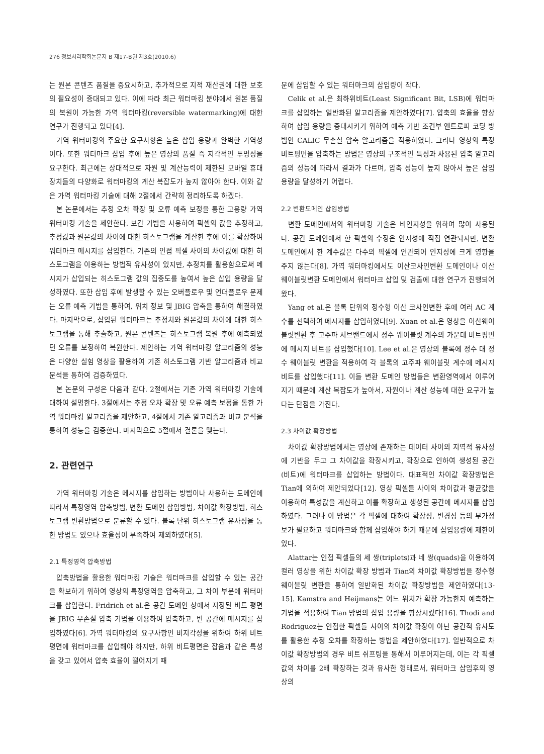276 정보처리학회논문지 B 제17-B권 제3호(2010.6)
는 원본 콘텐츠 품질을 중요시하고, 추가적으로 지적 재산권에 대한 보호의 필요성이 증대되고 있다. 이에 따라 최근 워터마킹 분야에서 원본 품질의 복원이 가능한 가역 워터마킹(reversible watermarking)에 대한 연구가 진행되고 있다[4].
가역 워터마킹의 주요한 요구사항은 높은 삽입 용량과 완벽한 가역성이다. 또한 워터마크 삽입 후에 높은 영상의 품질 즉 지각적인 투명성을 요구한다. 최근에는 상대적으로 자원 및 계산능력이 제한된 모바일 휴대 장치들의 다양화로 워터마킹의 계산 복잡도가 높지 않아야 한다. 이와 같은 가역 워터마킹 기술에 대해 2절에서 간략히 정리하도록 하겠다.
본 논문에서는 추정 오차 확장 및 오류 예측 보정을 통한 고용량 가역 워터마킹 기술을 제안한다. 보간 기법을 사용하여 픽셀의 값을 추정하고, 추정값과 원본값의 차이에 대한 히스토그램을 계산한 후에 이를 확장하여 워터마크 메시지를 삽입한다. 기존의 인접 픽셀 사이의 차이값에 대한 히스토그램을 이용하는 방법적 유사성이 있지만, 추정치를 활용함으로써 메시지가 삽입되는 히스토그램 값의 집중도를 높여서 높은 삽입 용량을 달성하였다. 또한 삽입 후에 발생할 수 있는 오버플로우 및 언더플로우 문제는 오류 예측 기법을 통하여, 위치 정보 및 JBIG 압축을 통하여 해결하였다. 마지막으로, 삽입된 워터마크는 추정치와 원본값의 차이에 대한 히스토그램을 통해 추출하고, 원본 콘텐츠는 히스토그램 복원 후에 예측되었던 오류를 보정하여 복원한다. 제안하는 가역 워터마킹 알고리즘의 성능은 다양한 실험 영상을 활용하여 기존 히스토그램 기반 알고리즘과 비교 분석을 통하여 검증하였다.
본 논문의 구성은 다음과 같다. 2절에서는 기존 가역 워터마킹 기술에 대하여 설명한다. 3절에서는 추정 오차 확장 및 오류 예측 보정을 통한 가역 워터마킹 알고리즘을 제안하고, 4절에서 기존 알고리즘과 비교 분석을 통하여 성능을 검증한다. 마지막으로 5절에서 결론을 맺는다.
2. 관련연구
가역 워터마킹 기술은 메시지를 삽입하는 방법이나 사용하는 도메인에 따라서 특정영역 압축방법, 변환 도메인 삽입방법, 차이값 확장방법, 히스토그램 변환방법으로 분류할 수 있다. 블록 단위 히스토그램 유사성을 통한 방법도 있으나 효율성이 부족하여 제외하였다[5].
2.1 특정영역 압축방법
압축방법을 활용한 워터마킹 기술은 워터마크를 삽입할 수 있는 공간을 확보하기 위하여 영상의 특정영역을 압축하고, 그 차이 부분에 워터마크를 삽입한다. Fridrich et al.은 공간 도메인 상에서 지정된 비트 평면을 JBIG 무손실 압축 기법을 이용하여 압축하고, 빈 공간에 메시지를 삽입하였다[6]. 가역 워터마킹의 요구사항인 비지각성을 위하여 하위 비트평면에 워터마크를 삽입해야 하지만, 하위 비트평면은 잡음과 같은 특성을 갖고 있어서 압축 효율이 떨어지기 때
문에 삽입할 수 있는 워터마크의 삽입량이 작다.
Celik et al.은 최하위비트(Least Significant Bit, LSB)에 워터마크를 삽입하는 일반화된 알고리즘을 제안하였다[7]. 압축의 효율을 향상하여 삽입 용량을 증대시키기 위하여 예측 기반 조건부 엔트로피 코딩 방법인 CALIC 무손실 압축 알고리즘을 적용하였다. 그러나 영상의 특정 비트평면을 압축하는 방법은 영상의 구조적인 특성과 사용된 압축 알고리즘의 성능에 따라서 결과가 다르며, 압축 성능이 높지 않아서 높은 삽입 용량을 달성하기 어렵다.
2.2 변환도메인 삽입방법
변환 도메인에서의 워터마킹 기술은 비인지성을 위하여 많이 사용된다. 공간 도메인에서 한 픽셀의 수정은 인지성에 직접 연관되지만, 변환 도메인에서 한 계수값은 다수의 픽셀에 연관되어 인지성에 크게 영향을 주지 않는다[8]. 가역 워터마킹에서도 이산코사인변환 도메인이나 이산웨이블릿변환 도메인에서 워터마크 삽입 및 검출에 대한 연구가 진행되어 왔다.
Yang et al.은 블록 단위의 정수형 이산 코사인변환 후에 여러 AC 계수를 선택하여 메시지를 삽입하였다[9]. Xuan et al.은 영상을 이산웨이블릿변환 후 고주파 서브밴드에서 정수 웨이블릿 계수의 가운데 비트평면에 메시지 비트를 삽입했다[10]. Lee et al.은 영상의 블록에 정수 대 정수 웨이블릿 변환을 적용하여 각 블록의 고주파 웨이블릿 계수에 메시지 비트를 삽입했다[11]. 이들 변환 도메인 방법들은 변환영역에서 이루어지기 때문에 계산 복잡도가 높아서, 자원이나 계산 성능에 대한 요구가 높다는 단점을 가진다.
2.3 차이값 확장방법
차이값 확장방법에서는 영상에 존재하는 데이터 사이의 지역적 유사성에 기반을 두고 그 차이값을 확장시키고, 확장으로 인하여 생성된 공간(비트)에 워터마크를 삽입하는 방법이다. 대표적인 차이값 확장방법은 Tian에 의하여 제안되었다[12]. 영상 픽셀들 사이의 차이값과 평균값을 이용하여 특성값을 계산하고 이를 확장하고 생성된 공간에 메시지를 삽입하였다. 그러나 이 방법은 각 픽셀에 대하여 확장성, 변경성 등의 부가정보가 필요하고 워터마크와 함께 삽입해야 하기 때문에 삽입용량에 제한이 있다.
Alattar는 인접 픽셀들의 세 쌍(triplets)과 네 쌍(quads)을 이용하여 컬러 영상을 위한 차이값 확장 방법과 Tian의 차이값 확장방법을 정수형 웨이블릿 변환을 통하여 일반화된 차이값 확장방법을 제안하였다[13-15]. Kamstra and Heijmans는 어느 위치가 확장 가능한지 예측하는 기법을 적용하여 Tian 방법의 삽입 용량을 향상시켰다[16]. Thodi and Rodriguez는 인접한 픽셀들 사이의 차이값 확장이 아닌 공간적 유사도를 활용한 추정 오차를 확장하는 방법을 제안하였다[17]. 일반적으로 차이값 확장방법의 경우 비트 쉬프팅을 통해서 이루어지는데, 이는 각 픽셀값의 차이를 2배 확장하는 것과 유사한 형태로서, 워터마크 삽입후의 영상의